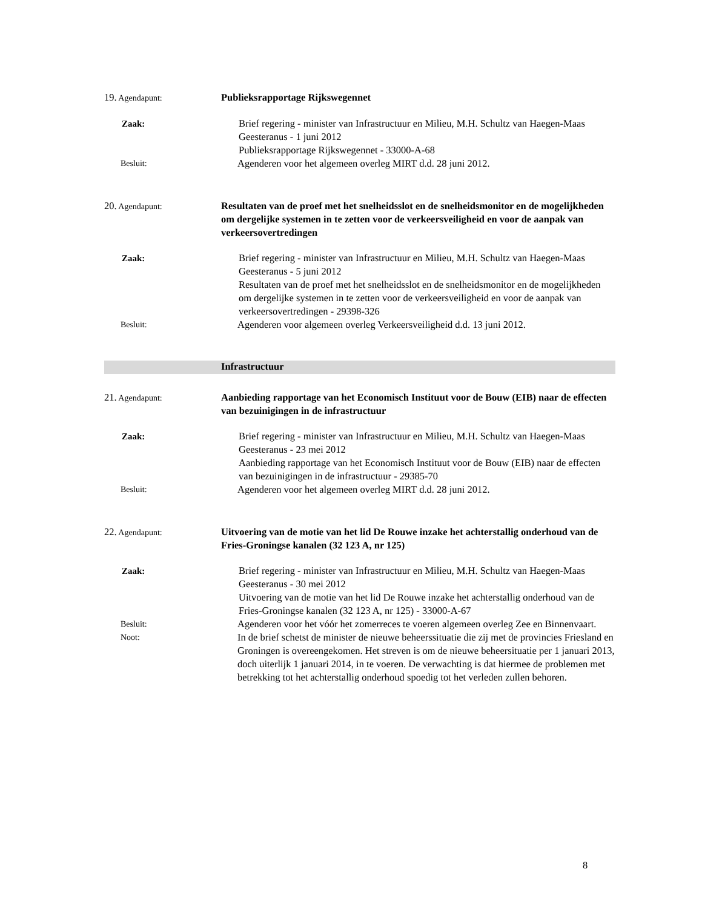19. Agendapunt:
Publieksrapportage Rijkswegennet
Zaak: Brief regering - minister van Infrastructuur en Milieu, M.H. Schultz van Haegen-Maas Geesteranus - 1 juni 2012
Publieksrapportage Rijkswegennet - 33000-A-68
Besluit:
Agenderen voor het algemeen overleg MIRT d.d. 28 juni 2012.
20. Agendapunt:
Resultaten van de proef met het snelheidsslot en de snelheidsmonitor en de mogelijkheden om dergelijke systemen in te zetten voor de verkeersveiligheid en voor de aanpak van verkeersovertredingen
Zaak: Brief regering - minister van Infrastructuur en Milieu, M.H. Schultz van Haegen-Maas Geesteranus - 5 juni 2012
Resultaten van de proef met het snelheidsslot en de snelheidsmonitor en de mogelijkheden om dergelijke systemen in te zetten voor de verkeersveiligheid en voor de aanpak van verkeersovertredingen - 29398-326
Besluit:
Agenderen voor algemeen overleg Verkeersveiligheid d.d. 13 juni 2012.
Infrastructuur
21. Agendapunt:
Aanbieding rapportage van het Economisch Instituut voor de Bouw (EIB) naar de effecten van bezuinigingen in de infrastructuur
Zaak: Brief regering - minister van Infrastructuur en Milieu, M.H. Schultz van Haegen-Maas Geesteranus - 23 mei 2012
Aanbieding rapportage van het Economisch Instituut voor de Bouw (EIB) naar de effecten van bezuinigingen in de infrastructuur - 29385-70
Besluit:
Agenderen voor het algemeen overleg MIRT d.d. 28 juni 2012.
22. Agendapunt:
Uitvoering van de motie van het lid De Rouwe inzake het achterstallig onderhoud van de Fries-Groningse kanalen (32 123 A, nr 125)
Zaak: Brief regering - minister van Infrastructuur en Milieu, M.H. Schultz van Haegen-Maas Geesteranus - 30 mei 2012
Uitvoering van de motie van het lid De Rouwe inzake het achterstallig onderhoud van de Fries-Groningse kanalen (32 123 A, nr 125) - 33000-A-67
Besluit:
Agenderen voor het vóór het zomerreces te voeren algemeen overleg Zee en Binnenvaart.
Noot:
In de brief schetst de minister de nieuwe beheerssituatie die zij met de provincies Friesland en Groningen is overeengekomen. Het streven is om de nieuwe beheersituatie per 1 januari 2013, doch uiterlijk 1 januari 2014, in te voeren. De verwachting is dat hiermee de problemen met betrekking tot het achterstallig onderhoud spoedig tot het verleden zullen behoren.
8